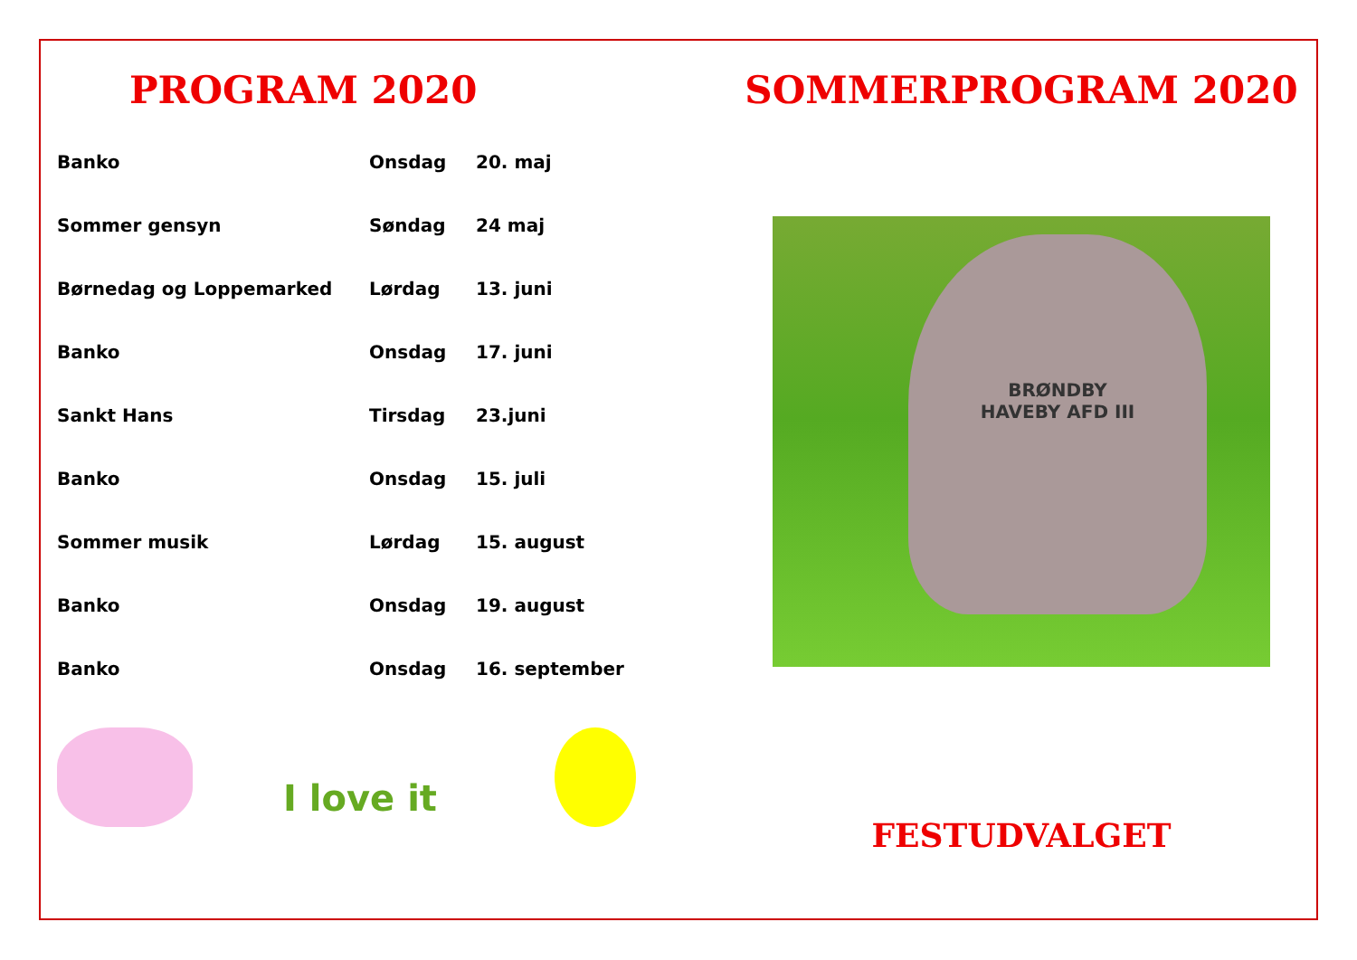PROGRAM 2020
| Banko | Onsdag | 20. maj |
| Sommer gensyn | Søndag | 24 maj |
| Børnedag og Loppemarked | Lørdag | 13. juni |
| Banko | Onsdag | 17. juni |
| Sankt Hans | Tirsdag | 23.juni |
| Banko | Onsdag | 15. juli |
| Sommer musik | Lørdag | 15. august |
| Banko | Onsdag | 19. august |
| Banko | Onsdag | 16. september |
I love it
SOMMERPROGRAM 2020
BRØNDBY
HAVEBY AFD III
FESTUDVALGET